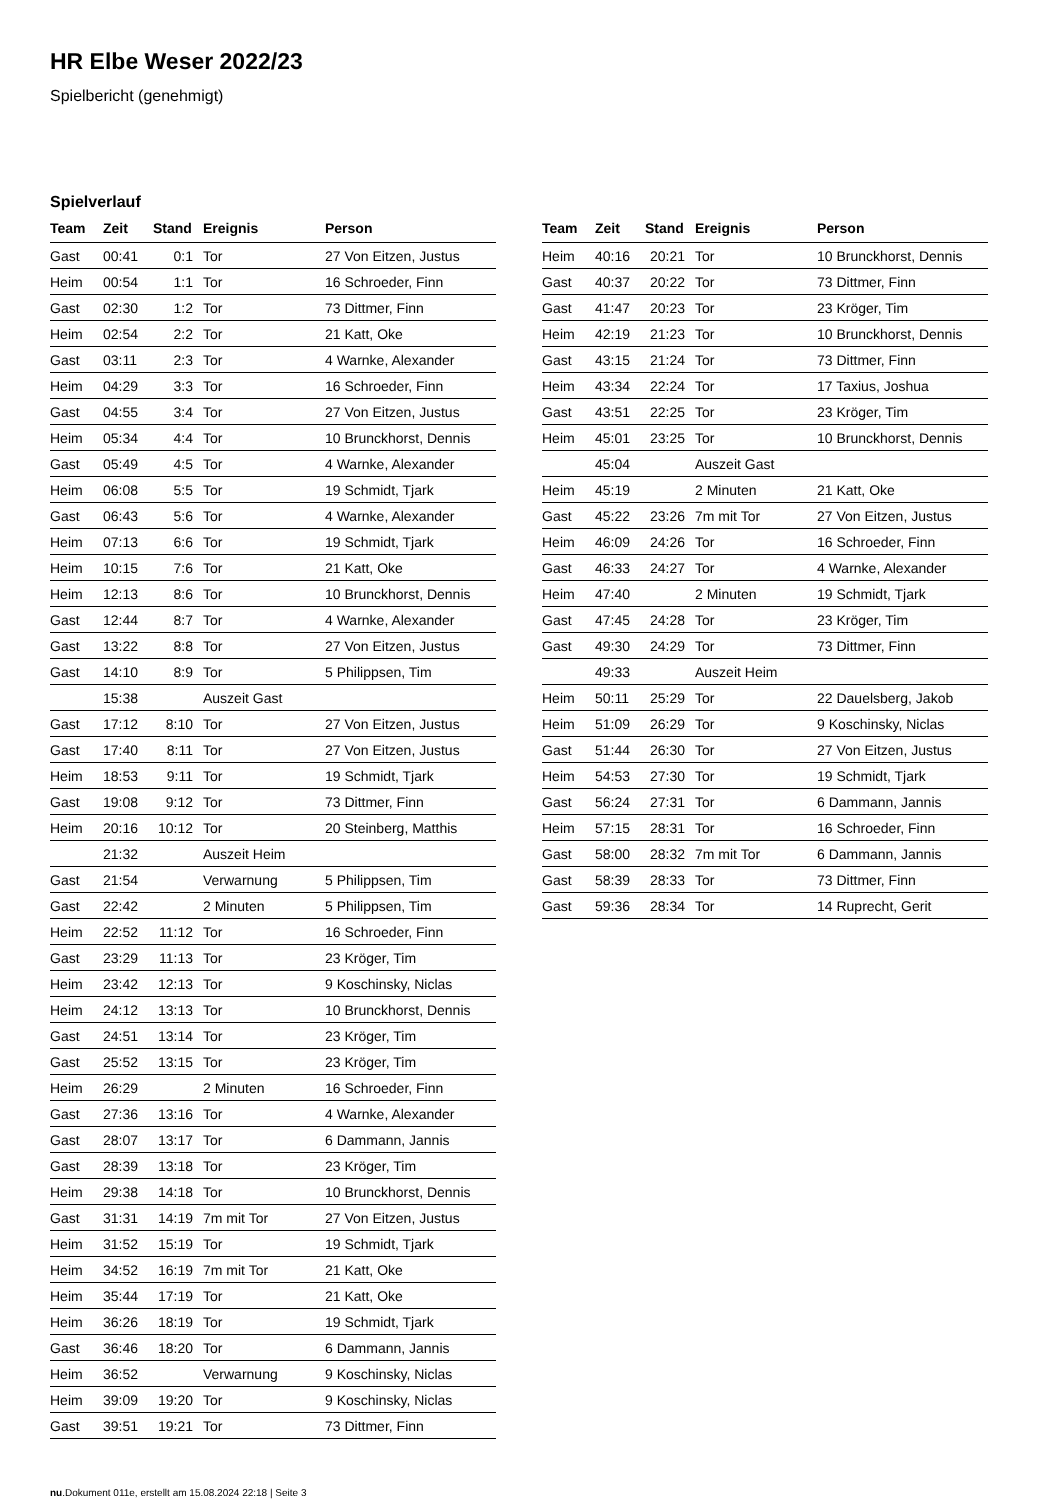HR Elbe Weser 2022/23
Spielbericht (genehmigt)
Spielverlauf
| Team | Zeit | Stand | Ereignis | Person |
| --- | --- | --- | --- | --- |
| Gast | 00:41 | 0:1 | Tor | 27 Von Eitzen, Justus |
| Heim | 00:54 | 1:1 | Tor | 16 Schroeder, Finn |
| Gast | 02:30 | 1:2 | Tor | 73 Dittmer, Finn |
| Heim | 02:54 | 2:2 | Tor | 21 Katt, Oke |
| Gast | 03:11 | 2:3 | Tor | 4 Warnke, Alexander |
| Heim | 04:29 | 3:3 | Tor | 16 Schroeder, Finn |
| Gast | 04:55 | 3:4 | Tor | 27 Von Eitzen, Justus |
| Heim | 05:34 | 4:4 | Tor | 10 Brunckhorst, Dennis |
| Gast | 05:49 | 4:5 | Tor | 4 Warnke, Alexander |
| Heim | 06:08 | 5:5 | Tor | 19 Schmidt, Tjark |
| Gast | 06:43 | 5:6 | Tor | 4 Warnke, Alexander |
| Heim | 07:13 | 6:6 | Tor | 19 Schmidt, Tjark |
| Heim | 10:15 | 7:6 | Tor | 21 Katt, Oke |
| Heim | 12:13 | 8:6 | Tor | 10 Brunckhorst, Dennis |
| Gast | 12:44 | 8:7 | Tor | 4 Warnke, Alexander |
| Gast | 13:22 | 8:8 | Tor | 27 Von Eitzen, Justus |
| Gast | 14:10 | 8:9 | Tor | 5 Philippsen, Tim |
| | 15:38 | | Auszeit Gast | |
| Gast | 17:12 | 8:10 | Tor | 27 Von Eitzen, Justus |
| Gast | 17:40 | 8:11 | Tor | 27 Von Eitzen, Justus |
| Heim | 18:53 | 9:11 | Tor | 19 Schmidt, Tjark |
| Gast | 19:08 | 9:12 | Tor | 73 Dittmer, Finn |
| Heim | 20:16 | 10:12 | Tor | 20 Steinberg, Matthis |
| | 21:32 | | Auszeit Heim | |
| Gast | 21:54 | | Verwarnung | 5 Philippsen, Tim |
| Gast | 22:42 | | 2 Minuten | 5 Philippsen, Tim |
| Heim | 22:52 | 11:12 | Tor | 16 Schroeder, Finn |
| Gast | 23:29 | 11:13 | Tor | 23 Kröger, Tim |
| Heim | 23:42 | 12:13 | Tor | 9 Koschinsky, Niclas |
| Heim | 24:12 | 13:13 | Tor | 10 Brunckhorst, Dennis |
| Gast | 24:51 | 13:14 | Tor | 23 Kröger, Tim |
| Gast | 25:52 | 13:15 | Tor | 23 Kröger, Tim |
| Heim | 26:29 | | 2 Minuten | 16 Schroeder, Finn |
| Gast | 27:36 | 13:16 | Tor | 4 Warnke, Alexander |
| Gast | 28:07 | 13:17 | Tor | 6 Dammann, Jannis |
| Gast | 28:39 | 13:18 | Tor | 23 Kröger, Tim |
| Heim | 29:38 | 14:18 | Tor | 10 Brunckhorst, Dennis |
| Gast | 31:31 | 14:19 | 7m mit Tor | 27 Von Eitzen, Justus |
| Heim | 31:52 | 15:19 | Tor | 19 Schmidt, Tjark |
| Heim | 34:52 | 16:19 | 7m mit Tor | 21 Katt, Oke |
| Heim | 35:44 | 17:19 | Tor | 21 Katt, Oke |
| Heim | 36:26 | 18:19 | Tor | 19 Schmidt, Tjark |
| Gast | 36:46 | 18:20 | Tor | 6 Dammann, Jannis |
| Heim | 36:52 | | Verwarnung | 9 Koschinsky, Niclas |
| Heim | 39:09 | 19:20 | Tor | 9 Koschinsky, Niclas |
| Gast | 39:51 | 19:21 | Tor | 73 Dittmer, Finn |
| Team | Zeit | Stand | Ereignis | Person |
| --- | --- | --- | --- | --- |
| Heim | 40:16 | 20:21 | Tor | 10 Brunckhorst, Dennis |
| Gast | 40:37 | 20:22 | Tor | 73 Dittmer, Finn |
| Gast | 41:47 | 20:23 | Tor | 23 Kröger, Tim |
| Heim | 42:19 | 21:23 | Tor | 10 Brunckhorst, Dennis |
| Gast | 43:15 | 21:24 | Tor | 73 Dittmer, Finn |
| Heim | 43:34 | 22:24 | Tor | 17 Taxius, Joshua |
| Gast | 43:51 | 22:25 | Tor | 23 Kröger, Tim |
| Heim | 45:01 | 23:25 | Tor | 10 Brunckhorst, Dennis |
| | 45:04 | | Auszeit Gast | |
| Heim | 45:19 | | 2 Minuten | 21 Katt, Oke |
| Gast | 45:22 | 23:26 | 7m mit Tor | 27 Von Eitzen, Justus |
| Heim | 46:09 | 24:26 | Tor | 16 Schroeder, Finn |
| Gast | 46:33 | 24:27 | Tor | 4 Warnke, Alexander |
| Heim | 47:40 | | 2 Minuten | 19 Schmidt, Tjark |
| Gast | 47:45 | 24:28 | Tor | 23 Kröger, Tim |
| Gast | 49:30 | 24:29 | Tor | 73 Dittmer, Finn |
| | 49:33 | | Auszeit Heim | |
| Heim | 50:11 | 25:29 | Tor | 22 Dauelsberg, Jakob |
| Heim | 51:09 | 26:29 | Tor | 9 Koschinsky, Niclas |
| Gast | 51:44 | 26:30 | Tor | 27 Von Eitzen, Justus |
| Heim | 54:53 | 27:30 | Tor | 19 Schmidt, Tjark |
| Gast | 56:24 | 27:31 | Tor | 6 Dammann, Jannis |
| Heim | 57:15 | 28:31 | Tor | 16 Schroeder, Finn |
| Gast | 58:00 | 28:32 | 7m mit Tor | 6 Dammann, Jannis |
| Gast | 58:39 | 28:33 | Tor | 73 Dittmer, Finn |
| Gast | 59:36 | 28:34 | Tor | 14 Ruprecht, Gerit |
nu.Dokument 011e, erstellt am 15.08.2024 22:18 | Seite 3